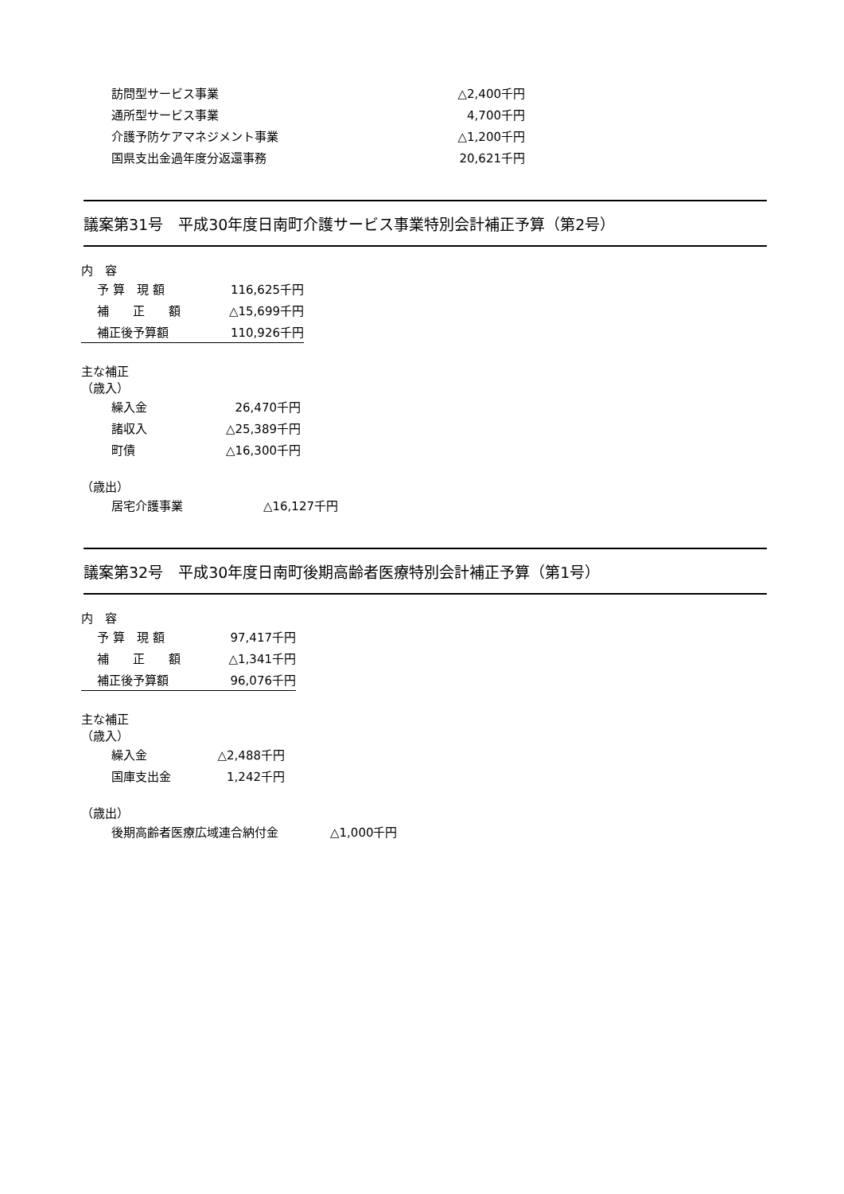| 訪問型サービス事業 | △2,400千円 |
| 通所型サービス事業 | 4,700千円 |
| 介護予防ケアマネジメント事業 | △1,200千円 |
| 国県支出金過年度分返還事務 | 20,621千円 |
議案第31号　平成30年度日南町介護サービス事業特別会計補正予算（第2号）
内　容
| 予 算 現 額 | 116,625千円 |
| 補 正 額 | △15,699千円 |
| 補正後予算額 | 110,926千円 |
主な補正
（歳入）
| 繰入金 | 26,470千円 |
| 諸収入 | △25,389千円 |
| 町債 | △16,300千円 |
（歳出）
| 居宅介護事業 | △16,127千円 |
議案第32号　平成30年度日南町後期高齢者医療特別会計補正予算（第1号）
内　容
| 予 算 現 額 | 97,417千円 |
| 補 正 額 | △1,341千円 |
| 補正後予算額 | 96,076千円 |
主な補正
（歳入）
| 繰入金 | △2,488千円 |
| 国庫支出金 | 1,242千円 |
（歳出）
| 後期高齢者医療広域連合納付金 | △1,000千円 |